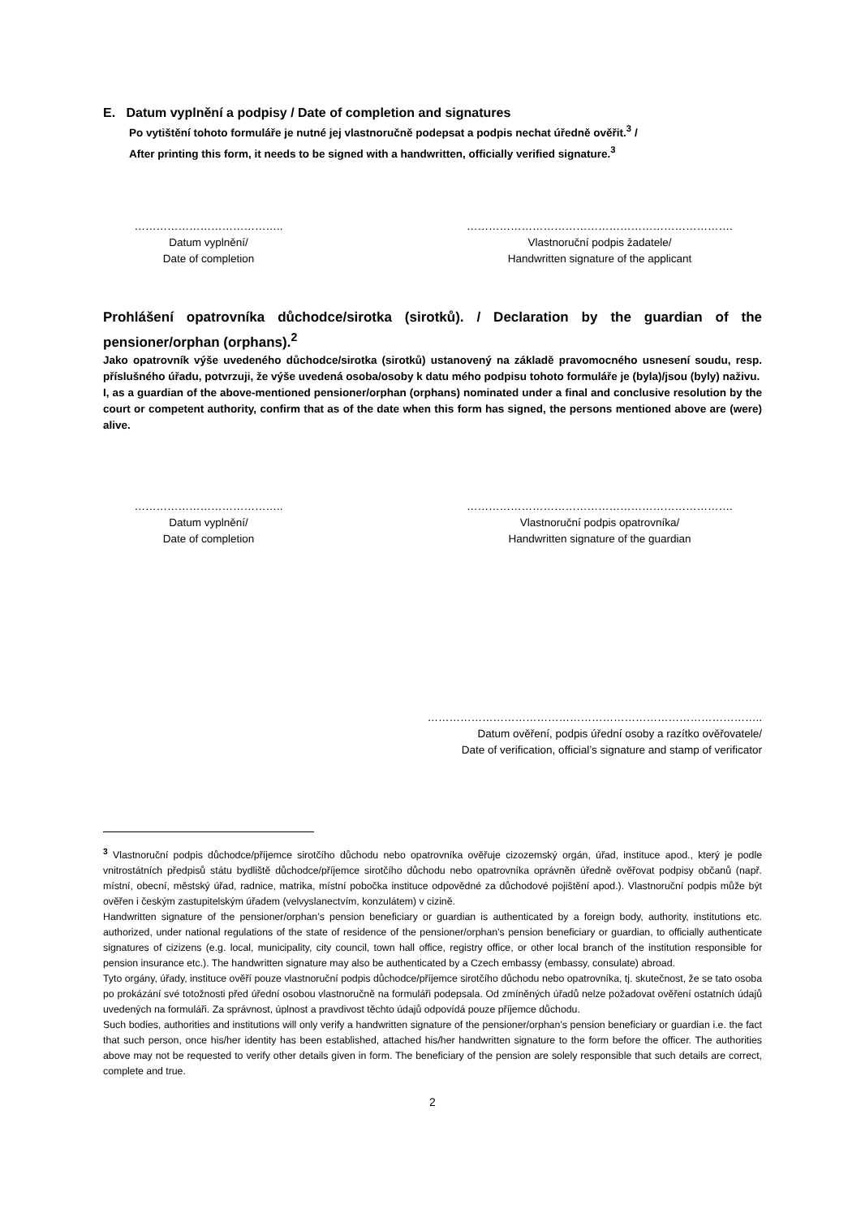E. Datum vyplnění a podpisy / Date of completion and signatures
Po vytištění tohoto formuláře je nutné jej vlastnoručně podepsat a podpis nechat úředně ověřit.<sup>3</sup> /
After printing this form, it needs to be signed with a handwritten, officially verified signature.<sup>3</sup>
…………………………………..
Datum vyplnění/
Date of completion
……………………………………………………………….
Vlastnoruční podpis žadatele/
Handwritten signature of the applicant
Prohlášení opatrovníka důchodce/sirotka (sirotků). / Declaration by the guardian of the pensioner/orphan (orphans).<sup>2</sup>
Jako opatrovník výše uvedeného důchodce/sirotka (sirotků) ustanovený na základě pravomocného usnesení soudu, resp. příslušného úřadu, potvrzuji, že výše uvedená osoba/osoby k datu mého podpisu tohoto formuláře je (byla)/jsou (byly) naživu.
I, as a guardian of the above-mentioned pensioner/orphan (orphans) nominated under a final and conclusive resolution by the court or competent authority, confirm that as of the date when this form has signed, the persons mentioned above are (were) alive.
…………………………………..
Datum vyplnění/
Date of completion
……………………………………………………………….
Vlastnoruční podpis opatrovníka/
Handwritten signature of the guardian
………………………………………………………………………………..
Datum ověření, podpis úřední osoby a razítko ověřovatele/
Date of verification, official’s signature and stamp of verificator
<sup>3</sup> Vlastnoruční podpis důchodce/příjemce sirotčího důchodu nebo opatrovníka ověřuje cizozemský orgán, úřad, instituce apod., který je podle vnitrostátních předpisů státu bydliště důchodce/příjemce sirotčího důchodu nebo opatrovníka oprávněn úředně ověřovat podpisy občanů (např. místní, obecní, městský úřad, radnice, matrika, místní pobočka instituce odpovědné za důchodové pojištění apod.). Vlastnoruční podpis může být ověřen i českým zastupitelským úřadem (velvyslanectvím, konzulátem) v cizině.
Handwritten signature of the pensioner/orphan’s pension beneficiary or guardian is authenticated by a foreign body, authority, institutions etc. authorized, under national regulations of the state of residence of the pensioner/orphan’s pension beneficiary or guardian, to officially authenticate signatures of cizizens (e.g. local, municipality, city council, town hall office, registry office, or other local branch of the institution responsible for pension insurance etc.). The handwritten signature may also be authenticated by a Czech embassy (embassy, consulate) abroad.
Tyto orgány, úřady, instituce ověří pouze vlastnoruční podpis důchodce/příjemce sirotčího důchodu nebo opatrovníka, tj. skutečnost, že se tato osoba po prokázání své totožnosti před úřední osobou vlastnoručně na formuláři podepsala. Od zmíněných úřadů nelze požadovat ověření ostatních údajů uvedených na formuláři. Za správnost, úplnost a pravdivost těchto údajů odpovídá pouze příjemce důchodu.
Such bodies, authorities and institutions will only verify a handwritten signature of the pensioner/orphan’s pension beneficiary or guardian i.e. the fact that such person, once his/her identity has been established, attached his/her handwritten signature to the form before the officer. The authorities above may not be requested to verify other details given in form. The beneficiary of the pension are solely responsible that such details are correct, complete and true.
2